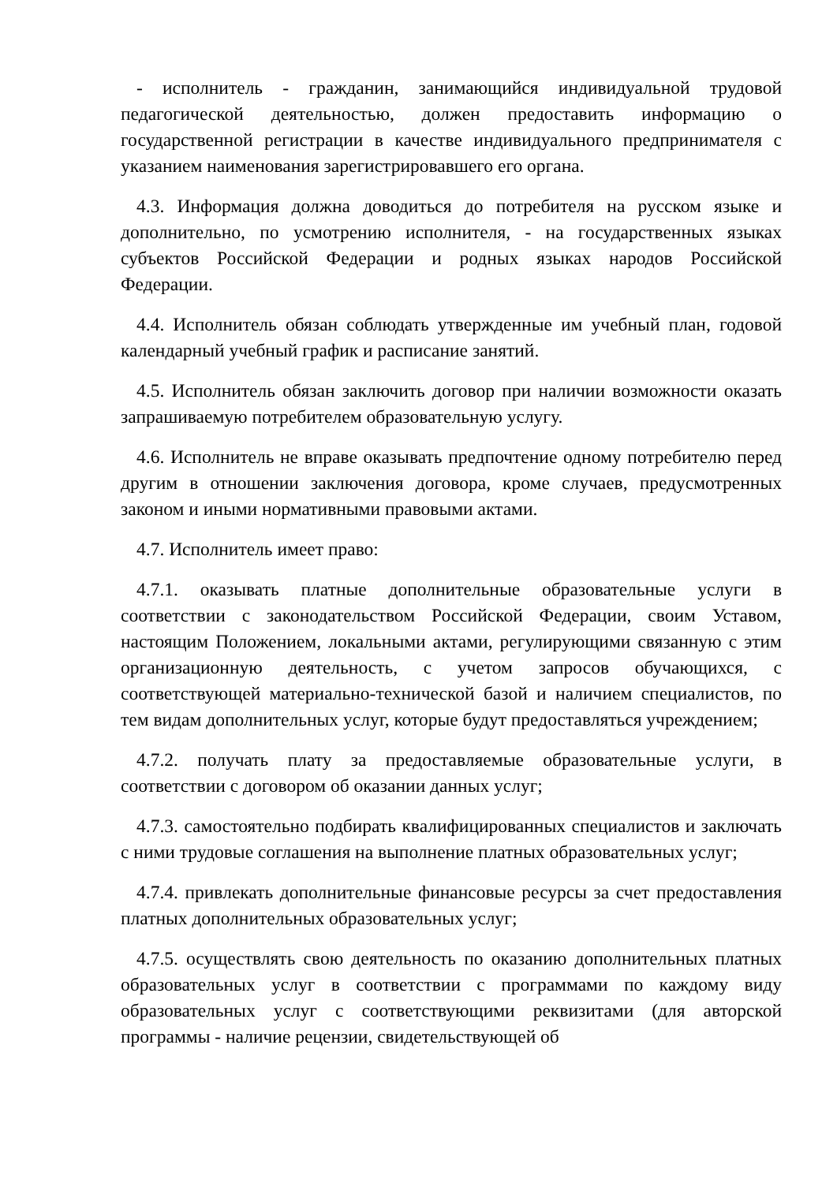- исполнитель - гражданин, занимающийся индивидуальной трудовой педагогической деятельностью, должен предоставить информацию о государственной регистрации в качестве индивидуального предпринимателя с указанием наименования зарегистрировавшего его органа.
4.3. Информация должна доводиться до потребителя на русском языке и дополнительно, по усмотрению исполнителя, - на государственных языках субъектов Российской Федерации и родных языках народов Российской Федерации.
4.4. Исполнитель обязан соблюдать утвержденные им учебный план, годовой календарный учебный график и расписание занятий.
4.5. Исполнитель обязан заключить договор при наличии возможности оказать запрашиваемую потребителем образовательную услугу.
4.6. Исполнитель не вправе оказывать предпочтение одному потребителю перед другим в отношении заключения договора, кроме случаев, предусмотренных законом и иными нормативными правовыми актами.
4.7. Исполнитель имеет право:
4.7.1. оказывать платные дополнительные образовательные услуги в соответствии с законодательством Российской Федерации, своим Уставом, настоящим Положением, локальными актами, регулирующими связанную с этим организационную деятельность, с учетом запросов обучающихся, с соответствующей материально-технической базой и наличием специалистов, по тем видам дополнительных услуг, которые будут предоставляться учреждением;
4.7.2. получать плату за предоставляемые образовательные услуги, в соответствии с договором об оказании данных услуг;
4.7.3. самостоятельно подбирать квалифицированных специалистов и заключать с ними трудовые соглашения на выполнение платных образовательных услуг;
4.7.4. привлекать дополнительные финансовые ресурсы за счет предоставления платных дополнительных образовательных услуг;
4.7.5. осуществлять свою деятельность по оказанию дополнительных платных образовательных услуг в соответствии с программами по каждому виду образовательных услуг с соответствующими реквизитами (для авторской программы - наличие рецензии, свидетельствующей об